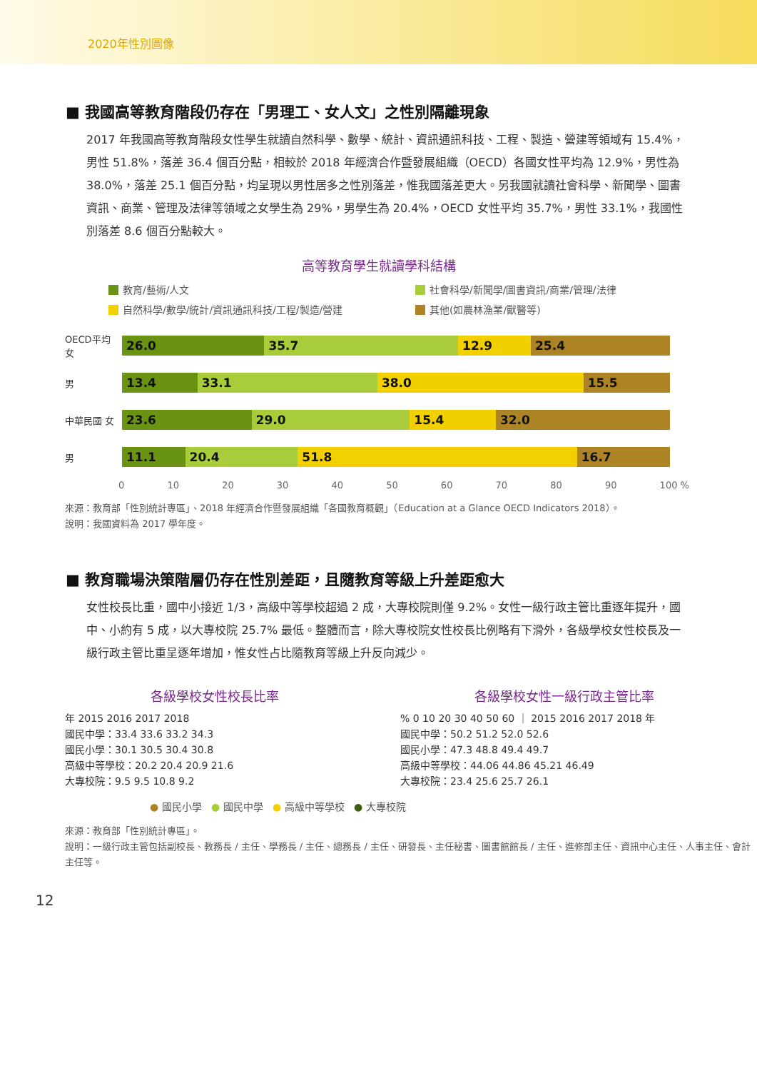2020年性別圖像
■ 我國高等教育階段仍存在「男理工、女人文」之性別隔離現象
2017 年我國高等教育階段女性學生就讀自然科學、數學、統計、資訊通訊科技、工程、製造、營建等領域有 15.4%，男性 51.8%，落差 36.4 個百分點，相較於 2018 年經濟合作暨發展組織（OECD）各國女性平均為 12.9%，男性為 38.0%，落差 25.1 個百分點，均呈現以男性居多之性別落差，惟我國落差更大。另我國就讀社會科學、新聞學、圖書資訊、商業、管理及法律等領域之女學生為 29%，男學生為 20.4%，OECD 女性平均 35.7%，男性 33.1%，我國性別落差 8.6 個百分點較大。
高等教育學生就讀學科結構
教育/藝術/人文
社會科學/新聞學/圖書資訊/商業/管理/法律
自然科學/數學/統計/資訊通訊科技/工程/製造/營建
其他(如農林漁業/獸醫等)
OECD平均 女
26.0 35.7 12.9 25.4
男
13.4 33.1 38.0 15.5
中華民國 女
23.6 29.0 15.4 32.0
男
11.1 20.4 51.8 16.7
0 10 20 30 40 50 60 70 80 90 100 %
來源：教育部「性別統計專區」、2018 年經濟合作暨發展組織「各國教育概觀」（Education at a Glance OECD Indicators 2018）。
說明：我國資料為 2017 學年度。
■ 教育職場決策階層仍存在性別差距，且隨教育等級上升差距愈大
女性校長比重，國中小接近 1/3，高級中等學校超過 2 成，大專校院則僅 9.2%。女性一級行政主管比重逐年提升，國中、小約有 5 成，以大專校院 25.7% 最低。整體而言，除大專校院女性校長比例略有下滑外，各級學校女性校長及一級行政主管比重呈逐年增加，惟女性占比隨教育等級上升反向減少。
各級學校女性校長比率
年 2015 2016 2017 2018
國民中學：33.4 33.6 33.2 34.3
國民小學：30.1 30.5 30.4 30.8
高級中等學校：20.2 20.4 20.9 21.6
大專校院：9.5 9.5 10.8 9.2
各級學校女性一級行政主管比率
% 0 10 20 30 40 50 60 ｜ 2015 2016 2017 2018 年
國民中學：50.2 51.2 52.0 52.6
國民小學：47.3 48.8 49.4 49.7
高級中等學校：44.06 44.86 45.21 46.49
大專校院：23.4 25.6 25.7 26.1
● 國民小學 ● 國民中學 ● 高級中等學校 ● 大專校院
來源：教育部「性別統計專區」。
說明：一級行政主管包括副校長、教務長 / 主任、學務長 / 主任、總務長 / 主任、研發長、主任秘書、圖書館館長 / 主任、進修部主任、資訊中心主任、人事主任、會計主任等。
12